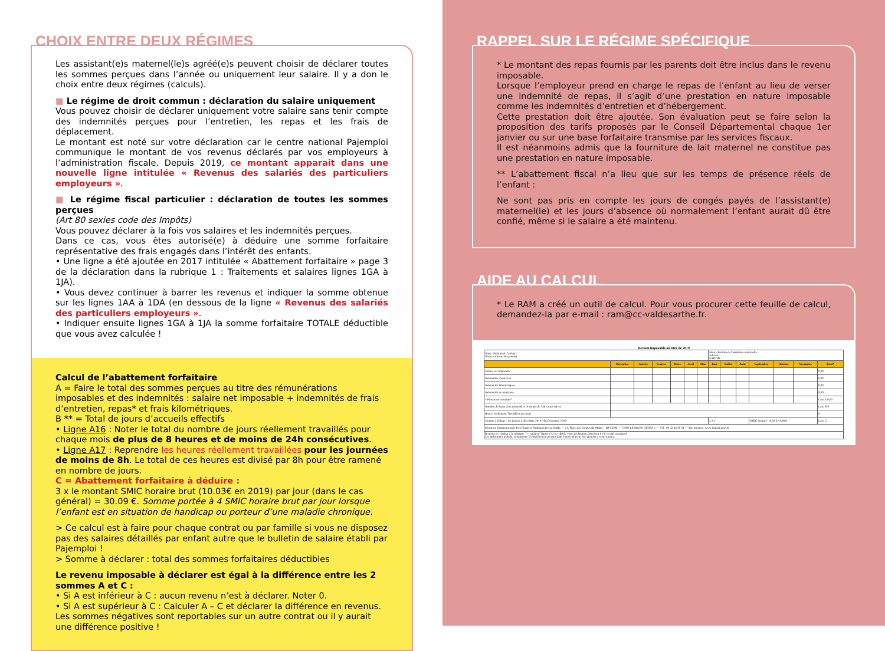CHOIX ENTRE DEUX RÉGIMES
Les assistant(e)s maternel(le)s agréé(e)s peuvent choisir de déclarer toutes les sommes perçues dans l’année ou uniquement leur salaire. Il y a don le choix entre deux régimes (calculs).
■ Le régime de droit commun : déclaration du salaire uniquement
Vous pouvez choisir de déclarer uniquement votre salaire sans tenir compte des indemnités perçues pour l’entretien, les repas et les frais de déplacement.
Le montant est noté sur votre déclaration car le centre national Pajemploi communique le montant de vos revenus déclarés par vos employeurs à l’administration fiscale. Depuis 2019, ce montant apparait dans une nouvelle ligne intitulée « Revenus des salariés des particuliers employeurs ».
■ Le régime fiscal particulier : déclaration de toutes les sommes perçues
(Art 80 sexies code des Impôts)
Vous pouvez déclarer à la fois vos salaires et les indemnités perçues.
Dans ce cas, vous êtes autorisé(e) à déduire une somme forfaitaire représentative des frais engagés dans l’intérêt des enfants.
• Une ligne a été ajoutée en 2017 intitulée « Abattement forfaitaire » page 3 de la déclaration dans la rubrique 1 : Traitements et salaires lignes 1GA à 1JA).
• Vous devez continuer à barrer les revenus et indiquer la somme obtenue sur les lignes 1AA à 1DA (en dessous de la ligne « Revenus des salariés des particuliers employeurs ».
• Indiquer ensuite lignes 1GA à 1JA la somme forfaitaire TOTALE déductible que vous avez calculée !
Calcul de l’abattement forfaitaire
A = Faire le total des sommes perçues au titre des rémunérations imposables et des indemnités : salaire net imposable + indemnités de frais d’entretien, repas* et frais kilométriques.
B ** = Total de jours d’accueils effectifs
• Ligne A16 : Noter le total du nombre de jours réellement travaillés pour chaque mois de plus de 8 heures et de moins de 24h consécutives.
• Ligne A17 : Reprendre les heures réellement travaillées pour les journées de moins de 8h. Le total de ces heures est divisé par 8h pour être ramené en nombre de jours.
C = Abattement forfaitaire à déduire :
3 x le montant SMIC horaire brut (10.03€ en 2019) par jour (dans le cas général) = 30.09 €. Somme portée à 4 SMIC horaire brut par jour lorsque l’enfant est en situation de handicap ou porteur d’une maladie chronique.
> Ce calcul est à faire pour chaque contrat ou par famille si vous ne disposez pas des salaires détaillés par enfant autre que le bulletin de salaire établi par Pajemploi !
> Somme à déclarer : total des sommes forfaitaires déductibles
Le revenu imposable à déclarer est égal à la différence entre les 2 sommes A et C :
• Si A est inférieur à C : aucun revenu n’est à déclarer. Noter 0.
• Si A est supérieur à C : Calculer A – C et déclarer la différence en revenus.
Les sommes négatives sont reportables sur un autre contrat ou il y aurait une différence positive !
RAPPEL SUR LE RÉGIME SPÉCIFIQUE
* Le montant des repas fournis par les parents doit être inclus dans le revenu imposable.
Lorsque l’employeur prend en charge le repas de l’enfant au lieu de verser une indemnité de repas, il s’agit d’une prestation en nature imposable comme les indemnités d’entretien et d’hébergement.
Cette prestation doit être ajoutée. Son évaluation peut se faire selon la proposition des tarifs proposés par le Conseil Départemental chaque 1er janvier ou sur une base forfaitaire transmise par les services fiscaux.
Il est néanmoins admis que la fourniture de lait maternel ne constitue pas une prestation en nature imposable.
** L’abattement fiscal n’a lieu que sur les temps de présence réels de l’enfant :
Ne sont pas pris en compte les jours de congés payés de l’assistant(e) maternel(le) et les jours d’absence où normalement l’enfant aurait dû être confié, même si le salaire a été maintenu.
AIDE AU CALCUL
* Le RAM a créé un outil de calcul. Pour vous procurer cette feuille de calcul, demandez-la par e-mail : ram@cc-valdesarthe.fr.
Revenu imposable au titre de 2019
| Nom - Prénom de l'enfant : Nom et adresse des parents | | | | | | | Nom - Prénom de l'assistante maternelle : Adresse : SARTHE | | | | | | |
| | Décembre | Janvier | Février | Mars | Avril | Mai | Juin | Juillet | Août | Septembre | Octobre | Novembre | Total* |
| Salaire net imposable | | | | | | | | | | | | | 0,00 |
| Indemnités d'entretien | | | | | | | | | | | | | 0,00 |
| Indemnités kilométriques | | | | | | | | | | | | | 0,00 |
| Indemnités de nourriture | | | | | | | | | | | | | 0,00 |
| + Prestation en nature* | | | | | | | | | | | | | Case A 0,00 |
| Nombre de Jours d'au moins 8h et de moins de 24h consécutives | | | | | | | | | | | | | Case B 0 |
| Heures réellement Travaillées par mois | | | | | | | | | | | | | 0 |
| Somme à déduire : De janvier à décembre 2019 / En Décembre 2018 | | | | | | | x 3 x | | | SMIC horaire* 10,03 € / 9,88 € | | | Case C |
| Direction Départementale Des Finances Publiques De La Sarthe — 23, Place des Comtes-du-Maine – BP 22394 — 72002 LE MANS CEDEX 1 — Tél : 02 43 43 58 58 — Site internet : www.impots.gouv.fr | | | | | | | | | | | | | |
| Reportez ce résultat à la rubrique " *1 salaires" lignes 1AJ ou 1BJ de votre déclaration. Inscrivez 0 s'il est nul ou négatif. Les indemnités maladie et maternité éventuellement perçues dans l'année doivent être ajoutées à cette somme. | | | | | | | | | | | | | |